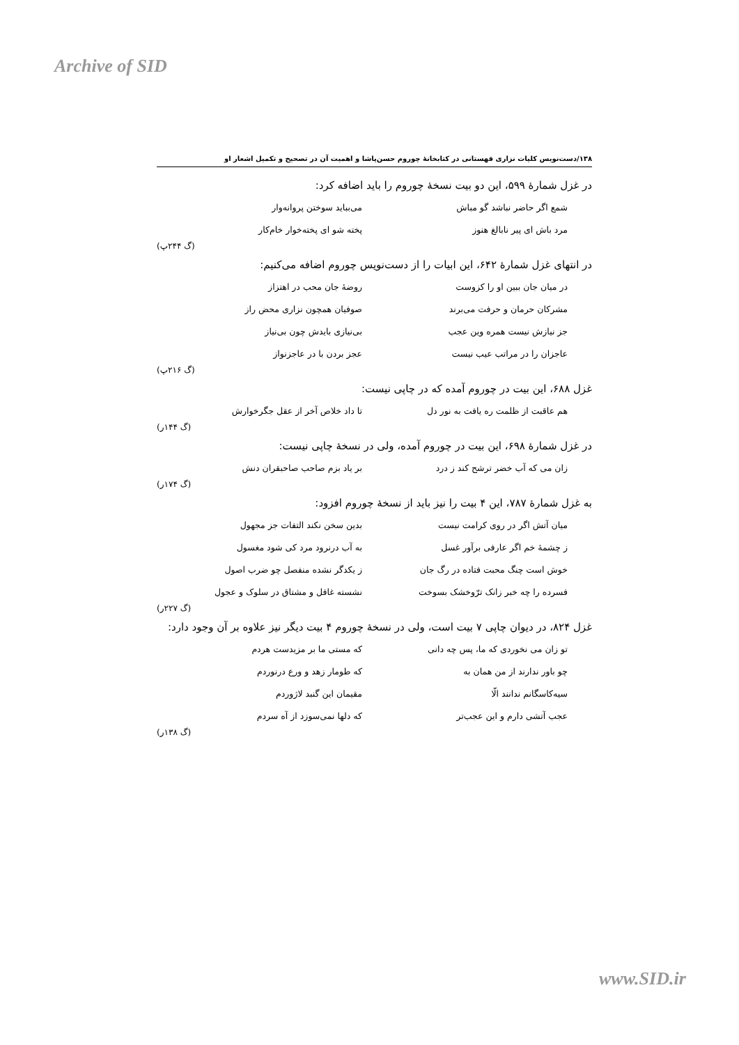Archive of SID
۱۳۸/دست‌نویس کلیات نزاری قهستانی در کتابخانهٔ چوروم حسن‌پاشا و اهمیت آن در تصحیح و تکمیل اشعار او
در غزل شمارهٔ ۵۹۹، این دو بیت نسخهٔ چوروم را باید اضافه کرد:
شمع اگر حاضر نباشد گو مباش می‌بباید سوختن پروانه‌وار
مرد باش ای پیر نابالغ هنوز پخته شو ای پخته‌خوار خام‌کار
(گ ۲۴۴پ)
در انتهای غزل شمارهٔ ۶۴۲، این ابیات را از دست‌نویس چوروم اضافه می‌کنیم:
در میان جان ببین او را کزوست روضهٔ جان محب در اهتزاز
مشرکان حرمان و حرفت می‌برند صوفیان همچون نزاری محض راز
جز نیازش نیست همره وین عجب بی‌نیازی بایدش چون بی‌نیاز
عاجزان را در مراتب عیب نیست عجز بردن با در عاجزنواز
(گ ۲۱۶پ)
غزل ۶۸۸، این بیت در چوروم آمده که در چاپی نیست:
هم عاقبت از ظلمت ره یافت به نور دل تا داد خلاص آخر از عقل جگرخوارش
(گ ۱۴۴ر)
در غزل شمارهٔ ۶۹۸، این بیت در چوروم آمده، ولی در نسخهٔ چاپی نیست:
زان می که آب خضر ترشح کند ز درد بر یاد بزم صاحب صاحبقران دنش
(گ ۱۷۴ر)
به غزل شمارهٔ ۷۸۷، این ۴ بیت را نیز باید از نسخهٔ چوروم افزود:
میان آتش اگر در روی کرامت نیست بدین سخن نکند التفات جز مجهول
ز چشمهٔ خم اگر عارفی برآور غسل به آب درنرود مرد کی شود مغسول
خوش است چنگ محبت فتاده در رگ جان ز یکدگر نشده منفصل چو ضرب اصول
فسرده را چه خبر زانک ترّوخشک بسوخت نشسته غافل و مشتاق در سلوک و عجول
(گ ۲۲۷ر)
غزل ۸۲۴، در دیوان چاپی ۷ بیت است، ولی در نسخهٔ چوروم ۴ بیت دیگر نیز علاوه بر آن وجود دارد:
تو زان می نخوردی که ما، پس چه دانی که مستی ما بر مزیدست هردم
چو باور ندارند از من همان به که طومار زهد و ورع درنوردم
سیه‌کاسگانم ندانند الّا مقیمان این گنبد لاژوردم
عجب آتشی دارم و این عجب‌تر که دلها نمی‌سوزد از آه سردم
(گ ۱۳۸ر)
www.SID.ir